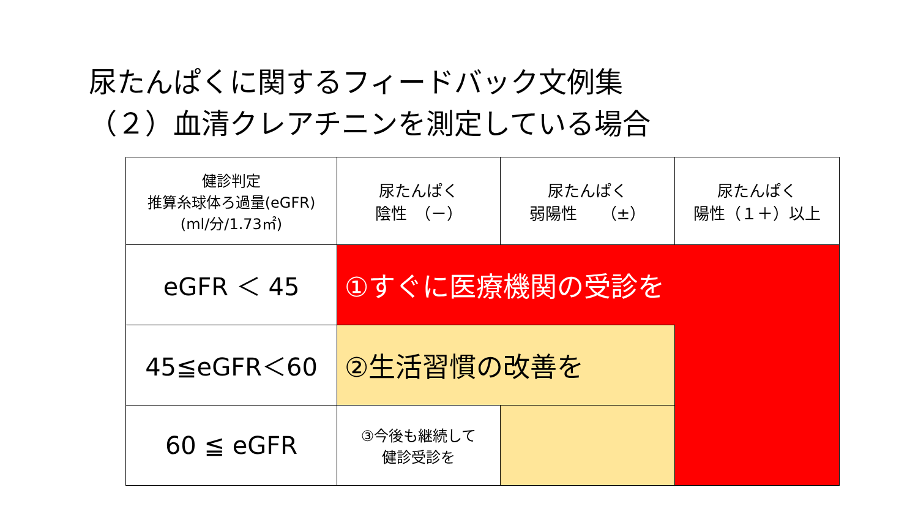尿たんぱくに関するフィードバック文例集
（２）血清クレアチニンを測定している場合
| 健診判定 推算糸球体ろ過量(eGFR) (ml/分/1.73㎡) | 尿たんぱく 陰性 （－） | 尿たんぱく 弱陽性 （±） | 尿たんぱく 陽性（１＋）以上 |
| eGFR ＜ 45 | ①すぐに医療機関の受診を | | |
| 45≦eGFR＜60 | ②生活習慣の改善を | | |
| 60 ≦ eGFR | ③今後も継続して 健診受診を | | |